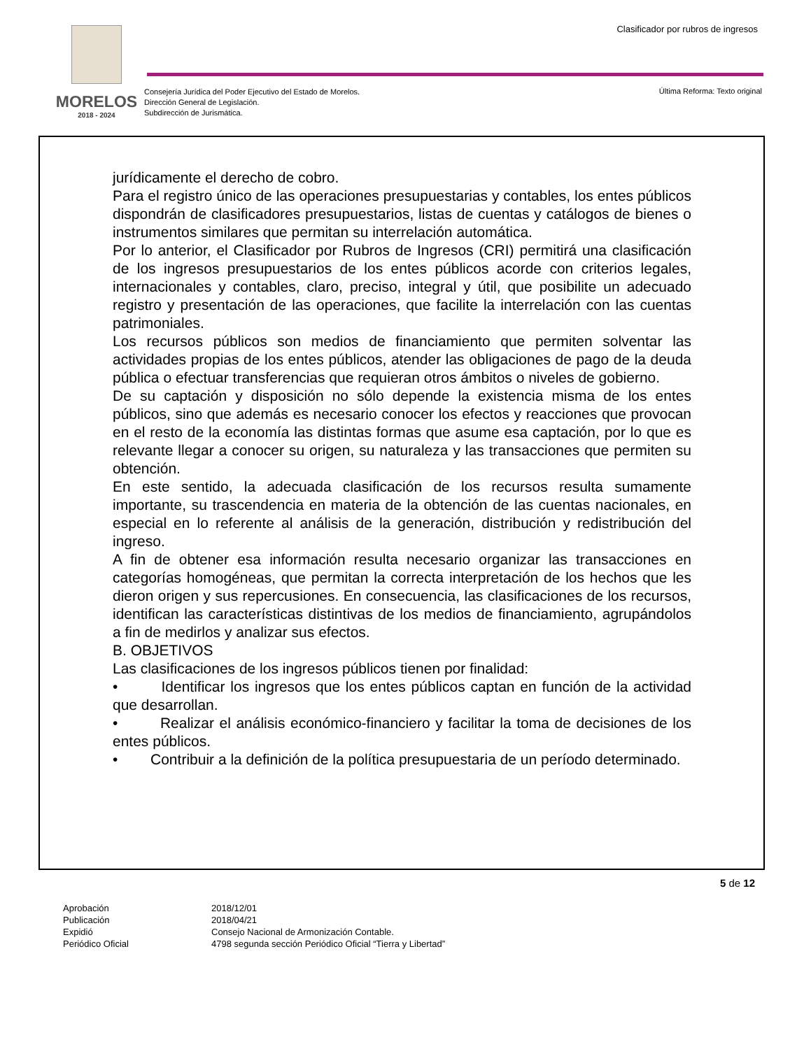MORELOS
2018 - 2024
Clasificador por rubros de ingresos
Consejería Jurídica del Poder Ejecutivo del Estado de Morelos.
Dirección General de Legislación.
Subdirección de Jurismática.
Última Reforma: Texto original
jurídicamente el derecho de cobro.
Para el registro único de las operaciones presupuestarias y contables, los entes públicos dispondrán de clasificadores presupuestarios, listas de cuentas y catálogos de bienes o instrumentos similares que permitan su interrelación automática.
Por lo anterior, el Clasificador por Rubros de Ingresos (CRI) permitirá una clasificación de los ingresos presupuestarios de los entes públicos acorde con criterios legales, internacionales y contables, claro, preciso, integral y útil, que posibilite un adecuado registro y presentación de las operaciones, que facilite la interrelación con las cuentas patrimoniales.
Los recursos públicos son medios de financiamiento que permiten solventar las actividades propias de los entes públicos, atender las obligaciones de pago de la deuda pública o efectuar transferencias que requieran otros ámbitos o niveles de gobierno.
De su captación y disposición no sólo depende la existencia misma de los entes públicos, sino que además es necesario conocer los efectos y reacciones que provocan en el resto de la economía las distintas formas que asume esa captación, por lo que es relevante llegar a conocer su origen, su naturaleza y las transacciones que permiten su obtención.
En este sentido, la adecuada clasificación de los recursos resulta sumamente importante, su trascendencia en materia de la obtención de las cuentas nacionales, en especial en lo referente al análisis de la generación, distribución y redistribución del ingreso.
A fin de obtener esa información resulta necesario organizar las transacciones en categorías homogéneas, que permitan la correcta interpretación de los hechos que les dieron origen y sus repercusiones. En consecuencia, las clasificaciones de los recursos, identifican las características distintivas de los medios de financiamiento, agrupándolos a fin de medirlos y analizar sus efectos.
B. OBJETIVOS
Las clasificaciones de los ingresos públicos tienen por finalidad:
• Identificar los ingresos que los entes públicos captan en función de la actividad que desarrollan.
• Realizar el análisis económico-financiero y facilitar la toma de decisiones de los entes públicos.
• Contribuir a la definición de la política presupuestaria de un período determinado.
5 de 12
| Aprobación | 2018/12/01 |
| Publicación | 2018/04/21 |
| Expidió | Consejo Nacional de Armonización Contable. |
| Periódico Oficial | 4798 segunda sección Periódico Oficial “Tierra y Libertad” |